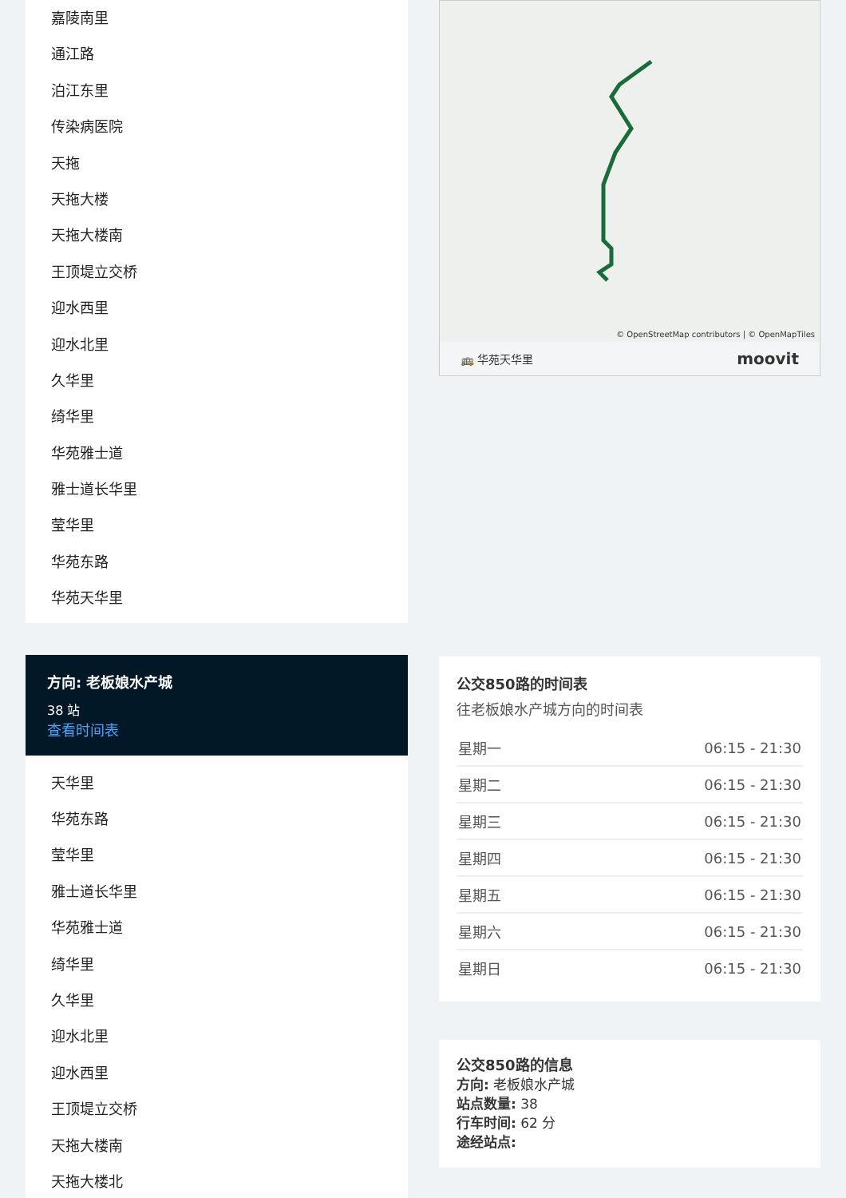嘉陵南里
通江路
泊江东里
传染病医院
天拖
天拖大楼
天拖大楼南
王顶堤立交桥
迎水西里
迎水北里
久华里
绮华里
华苑雅士道
雅士道长华里
莹华里
华苑东路
华苑天华里
方向: 老板娘水产城
38 站
查看时间表
天华里
华苑东路
莹华里
雅士道长华里
华苑雅士道
绮华里
久华里
迎水北里
迎水西里
王顶堤立交桥
天拖大楼南
天拖大楼北
© OpenStreetMap contributors | © OpenMapTiles
🚌 华苑天华里 moovit
公交850路的时间表
往老板娘水产城方向的时间表
| 星期一 | 06:15 - 21:30 |
| 星期二 | 06:15 - 21:30 |
| 星期三 | 06:15 - 21:30 |
| 星期四 | 06:15 - 21:30 |
| 星期五 | 06:15 - 21:30 |
| 星期六 | 06:15 - 21:30 |
| 星期日 | 06:15 - 21:30 |
公交850路的信息
方向: 老板娘水产城
站点数量: 38
行车时间: 62 分
途经站点: